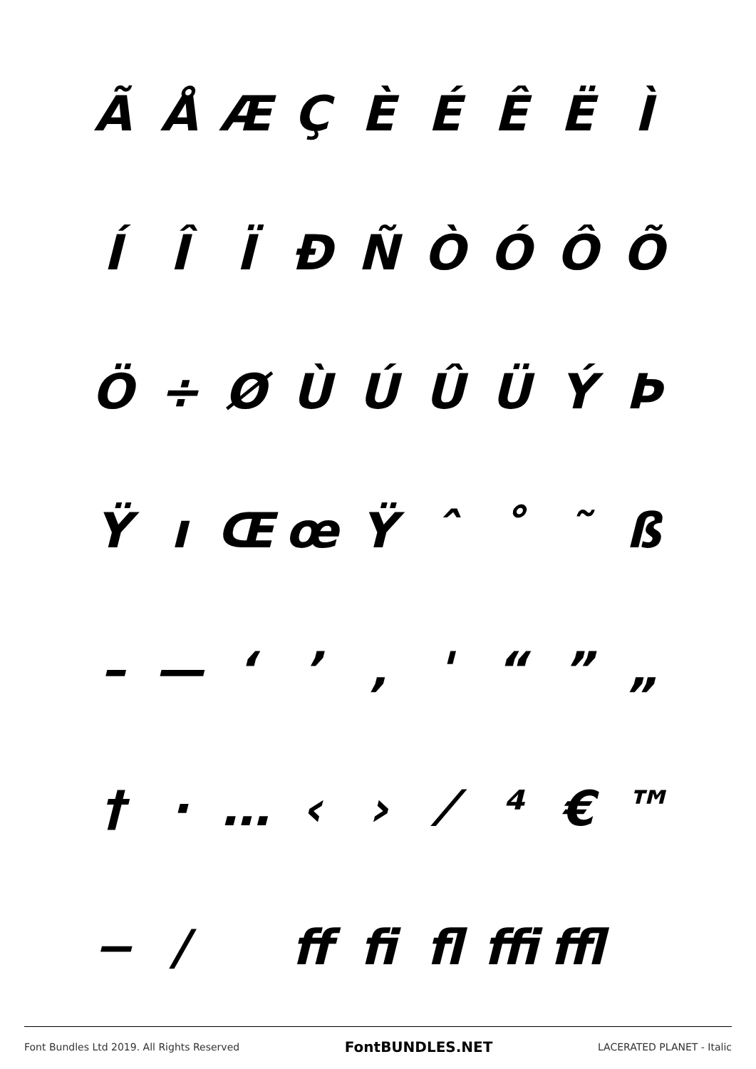ÃÅÆÇÈÉÊËÌ
ÍÎÏÐÑÒÓÔÕ
Ö ÷ ØÙÚÛÜÝÞ
ŸıŒœŸˆ ˚ ˜ ß
– — ‘’ ‚ ' “” „
† · … ‹ › ⁄ ⁴ € ™
− ∕ ﬀﬁﬂﬃﬄ
Font Bundles Ltd 2019. All Rights Reserved FontBUNDLES.NET LACERATED PLANET - Italic